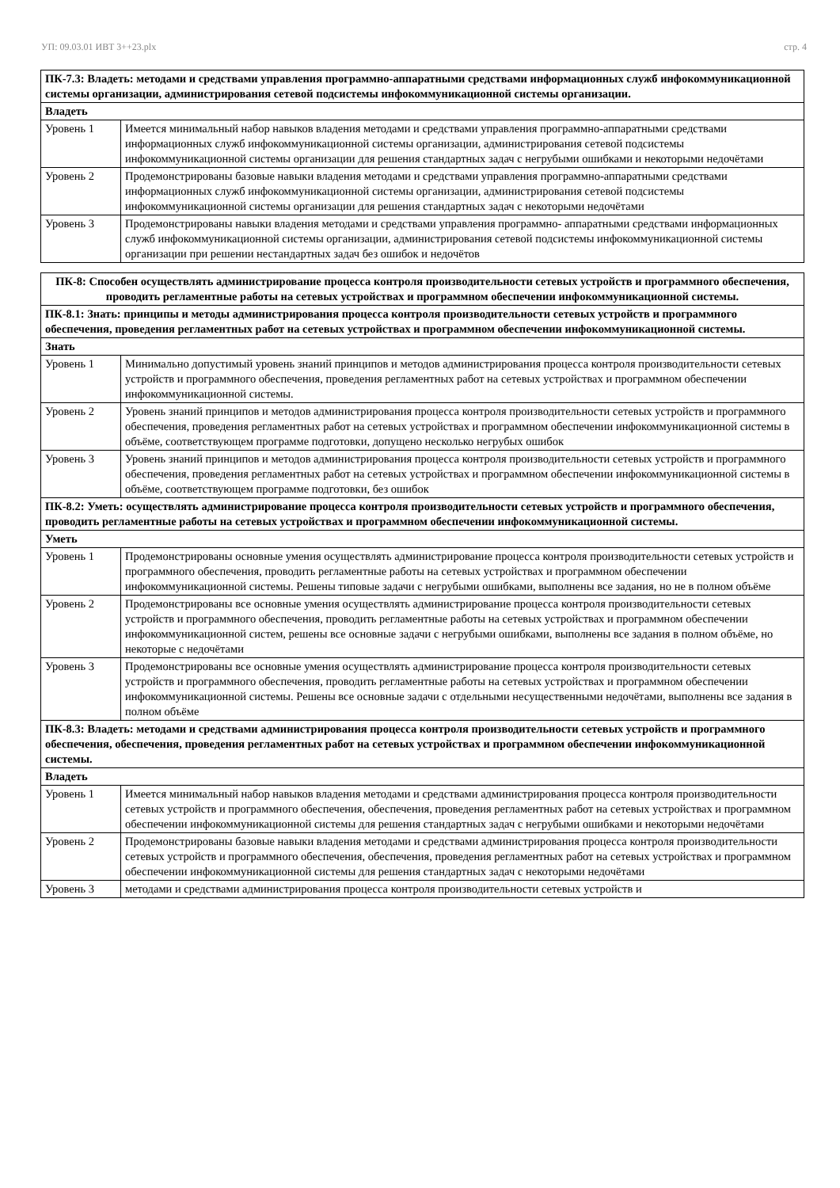УП: 09.03.01 ИВТ 3++23.plx стр. 4
| ПК-7.3: Владеть: методами и средствами управления программно-аппаратными средствами информационных служб инфокоммуникационной системы организации, администрирования сетевой подсистемы инфокоммуникационной системы организации. | |
| Владеть | |
| Уровень 1 | Имеется минимальный набор навыков владения методами и средствами управления программно-аппаратными средствами информационных служб инфокоммуникационной системы организации, администрирования сетевой подсистемы инфокоммуникационной системы организации для решения стандартных задач с негрубыми ошибками и некоторыми недочётами |
| Уровень 2 | Продемонстрированы базовые навыки владения методами и средствами управления программно-аппаратными средствами информационных служб инфокоммуникационной системы организации, администрирования сетевой подсистемы инфокоммуникационной системы организации для решения стандартных задач с некоторыми недочётами |
| Уровень 3 | Продемонстрированы навыки владения методами и средствами управления программно- аппаратными средствами информационных служб инфокоммуникационной системы организации, администрирования сетевой подсистемы инфокоммуникационной системы организации при решении нестандартных задач без ошибок и недочётов |
| ПК-8: Способен осуществлять администрирование процесса контроля производительности сетевых устройств и программного обеспечения, проводить регламентные работы на сетевых устройствах и программном обеспечении инфокоммуникационной системы. | |
| ПК-8.1: Знать: принципы и методы администрирования процесса контроля производительности сетевых устройств и программного обеспечения, проведения регламентных работ на сетевых устройствах и программном обеспечении инфокоммуникационной системы. | |
| Знать | |
| Уровень 1 | Минимально допустимый уровень знаний принципов и методов администрирования процесса контроля производительности сетевых устройств и программного обеспечения, проведения регламентных работ на сетевых устройствах и программном обеспечении инфокоммуникационной системы. |
| Уровень 2 | Уровень знаний принципов и методов администрирования процесса контроля производительности сетевых устройств и программного обеспечения, проведения регламентных работ на сетевых устройствах и программном обеспечении инфокоммуникационной системы в объёме, соответствующем программе подготовки, допущено несколько негрубых ошибок |
| Уровень 3 | Уровень знаний принципов и методов администрирования процесса контроля производительности сетевых устройств и программного обеспечения, проведения регламентных работ на сетевых устройствах и программном обеспечении инфокоммуникационной системы в объёме, соответствующем программе подготовки, без ошибок |
| ПК-8.2: Уметь: осуществлять администрирование процесса контроля производительности сетевых устройств и программного обеспечения, проводить регламентные работы на сетевых устройствах и программном обеспечении инфокоммуникационной системы. | |
| Уметь | |
| Уровень 1 | Продемонстрированы основные умения осуществлять администрирование процесса контроля производительности сетевых устройств и программного обеспечения, проводить регламентные работы на сетевых устройствах и программном обеспечении инфокоммуникационной системы. Решены типовые задачи с негрубыми ошибками, выполнены все задания, но не в полном объёме |
| Уровень 2 | Продемонстрированы все основные умения осуществлять администрирование процесса контроля производительности сетевых устройств и программного обеспечения, проводить регламентные работы на сетевых устройствах и программном обеспечении инфокоммуникационной систем, решены все основные задачи с негрубыми ошибками, выполнены все задания в полном объёме, но некоторые с недочётами |
| Уровень 3 | Продемонстрированы все основные умения осуществлять администрирование процесса контроля производительности сетевых устройств и программного обеспечения, проводить регламентные работы на сетевых устройствах и программном обеспечении инфокоммуникационной системы. Решены все основные задачи с отдельными несущественными недочётами, выполнены все задания в полном объёме |
| ПК-8.3: Владеть: методами и средствами администрирования процесса контроля производительности сетевых устройств и программного обеспечения, обеспечения, проведения регламентных работ на сетевых устройствах и программном обеспечении инфокоммуникационной системы. | |
| Владеть | |
| Уровень 1 | Имеется минимальный набор навыков владения методами и средствами администрирования процесса контроля производительности сетевых устройств и программного обеспечения, обеспечения, проведения регламентных работ на сетевых устройствах и программном обеспечении инфокоммуникационной системы для решения стандартных задач с негрубыми ошибками и некоторыми недочётами |
| Уровень 2 | Продемонстрированы базовые навыки владения методами и средствами администрирования процесса контроля производительности сетевых устройств и программного обеспечения, обеспечения, проведения регламентных работ на сетевых устройствах и программном обеспечении инфокоммуникационной системы для решения стандартных задач с некоторыми недочётами |
| Уровень 3 | методами и средствами администрирования процесса контроля производительности сетевых устройств и |